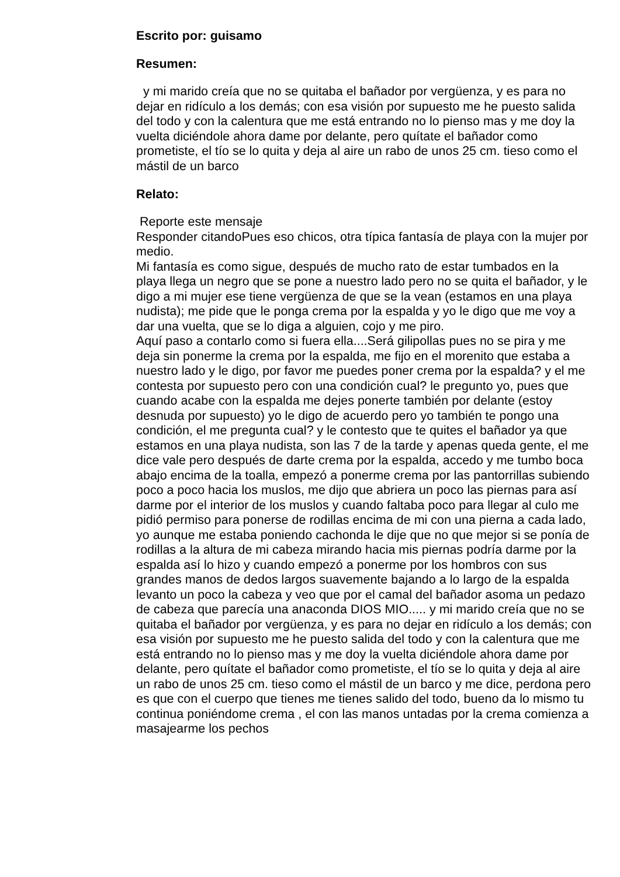Escrito por: guisamo
Resumen:
y mi marido creía que no se quitaba el bañador por vergüenza, y es para no dejar en ridículo a los demás; con esa visión por supuesto me he puesto salida del todo y con la calentura que me está entrando no lo pienso mas y me doy la vuelta diciéndole ahora dame por delante, pero quítate el bañador como prometiste, el tío se lo quita y deja al aire un rabo de unos 25 cm. tieso como el mástil de un barco
Relato:
Reporte este mensaje
Responder citandoPues eso chicos, otra típica fantasía de playa con la mujer por medio.
Mi fantasía es como sigue, después de mucho rato de estar tumbados en la playa llega un negro que se pone a nuestro lado pero no se quita el bañador, y le digo a mi mujer ese tiene vergüenza de que se la vean (estamos en una playa nudista); me pide que le ponga crema por la espalda y yo le digo que me voy a dar una vuelta, que se lo diga a alguien, cojo y me piro.
Aquí paso a contarlo como si fuera ella....Será gilipollas pues no se pira y me deja sin ponerme la crema por la espalda, me fijo en el morenito que estaba a nuestro lado y le digo, por favor me puedes poner crema por la espalda? y el me contesta por supuesto pero con una condición cual? le pregunto yo, pues que cuando acabe con la espalda me dejes ponerte también por delante (estoy desnuda por supuesto) yo le digo de acuerdo pero yo también te pongo una condición, el me pregunta cual? y le contesto que te quites el bañador ya que estamos en una playa nudista, son las 7 de la tarde y apenas queda gente, el me dice vale pero después de darte crema por la espalda, accedo y me tumbo boca abajo encima de la toalla, empezó a ponerme crema por las pantorrillas subiendo poco a poco hacia los muslos, me dijo que abriera un poco las piernas para así darme por el interior de los muslos y cuando faltaba poco para llegar al culo me pidió permiso para ponerse de rodillas encima de mi con una pierna a cada lado, yo aunque me estaba poniendo cachonda le dije que no que mejor si se ponía de rodillas a la altura de mi cabeza mirando hacia mis piernas podría darme por la espalda así lo hizo y cuando empezó a ponerme por los hombros con sus grandes manos de dedos largos suavemente bajando a lo largo de la espalda levanto un poco la cabeza y veo que por el camal del bañador asoma un pedazo de cabeza que parecía una anaconda DIOS MIO..... y mi marido creía que no se quitaba el bañador por vergüenza, y es para no dejar en ridículo a los demás; con esa visión por supuesto me he puesto salida del todo y con la calentura que me está entrando no lo pienso mas y me doy la vuelta diciéndole ahora dame por delante, pero quítate el bañador como prometiste, el tío se lo quita y deja al aire un rabo de unos 25 cm. tieso como el mástil de un barco y me dice, perdona pero es que con el cuerpo que tienes me tienes salido del todo, bueno da lo mismo tu continua poniéndome crema , el con las manos untadas por la crema comienza a masajearme los pechos